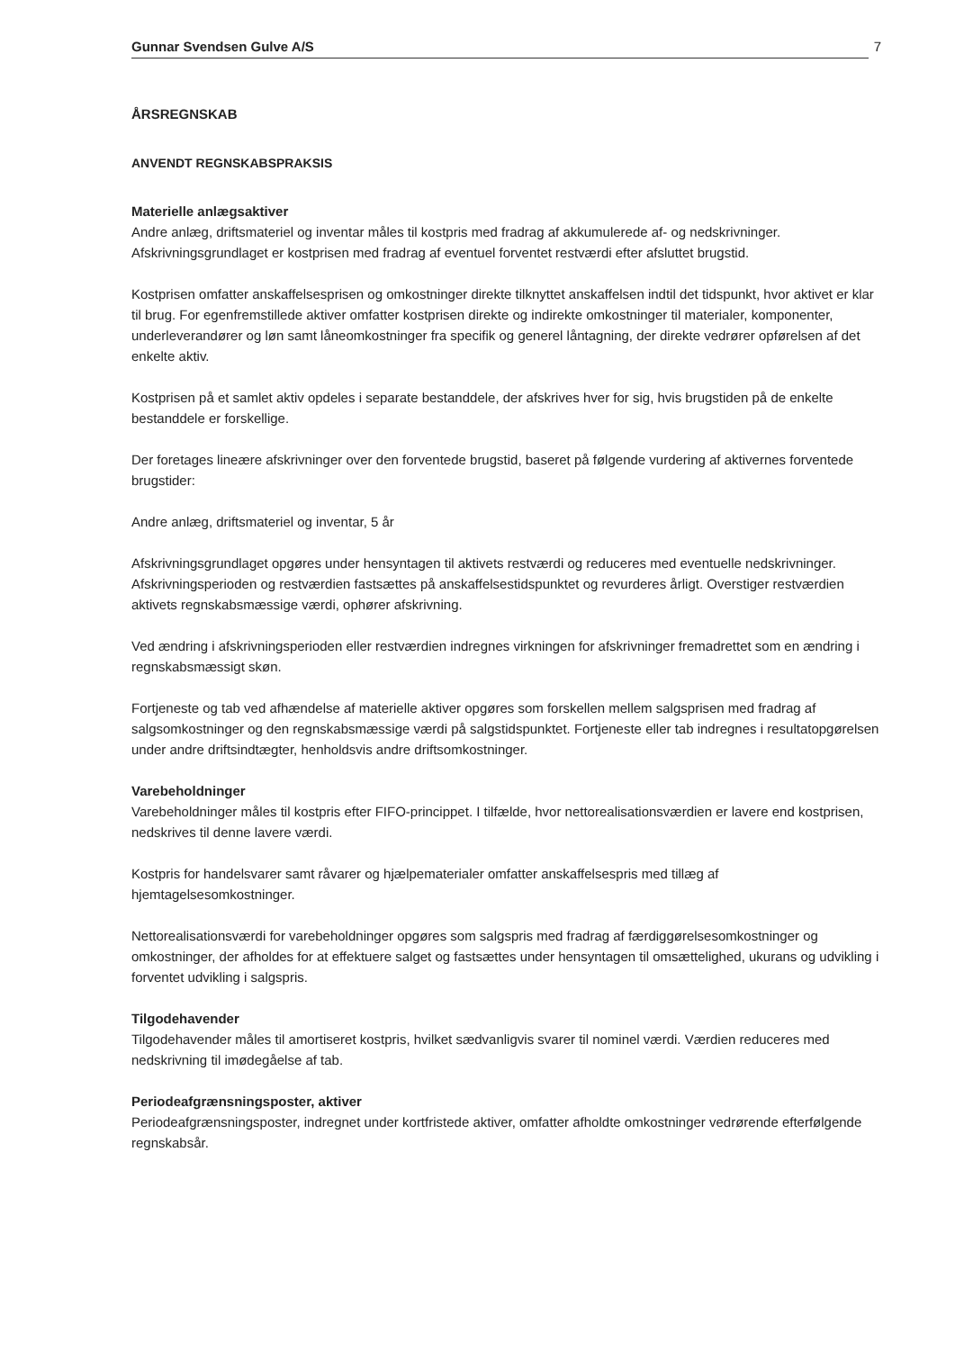Gunnar Svendsen Gulve A/S 7
ÅRSREGNSKAB
ANVENDT REGNSKABSPRAKSIS
Materielle anlægsaktiver
Andre anlæg, driftsmateriel og inventar måles til kostpris med fradrag af akkumulerede af- og nedskrivninger. Afskrivningsgrundlaget er kostprisen med fradrag af eventuel forventet restværdi efter afsluttet brugstid.
Kostprisen omfatter anskaffelsesprisen og omkostninger direkte tilknyttet anskaffelsen indtil det tidspunkt, hvor aktivet er klar til brug. For egenfremstillede aktiver omfatter kostprisen direkte og indirekte omkostninger til materialer, komponenter, underleverandører og løn samt låneomkostninger fra specifik og generel låntagning, der direkte vedrører opførelsen af det enkelte aktiv.
Kostprisen på et samlet aktiv opdeles i separate bestanddele, der afskrives hver for sig, hvis brugstiden på de enkelte bestanddele er forskellige.
Der foretages lineære afskrivninger over den forventede brugstid, baseret på følgende vurdering af aktivernes forventede brugstider:
Andre anlæg, driftsmateriel og inventar, 5 år
Afskrivningsgrundlaget opgøres under hensyntagen til aktivets restværdi og reduceres med eventuelle nedskrivninger. Afskrivningsperioden og restværdien fastsættes på anskaffelsestidspunktet og revurderes årligt. Overstiger restværdien aktivets regnskabsmæssige værdi, ophører afskrivning.
Ved ændring i afskrivningsperioden eller restværdien indregnes virkningen for afskrivninger fremadrettet som en ændring i regnskabsmæssigt skøn.
Fortjeneste og tab ved afhændelse af materielle aktiver opgøres som forskellen mellem salgsprisen med fradrag af salgsomkostninger og den regnskabsmæssige værdi på salgstidspunktet. Fortjeneste eller tab indregnes i resultatopgørelsen under andre driftsindtægter, henholdsvis andre driftsomkostninger.
Varebeholdninger
Varebeholdninger måles til kostpris efter FIFO-princippet. I tilfælde, hvor nettorealisationsværdien er lavere end kostprisen, nedskrives til denne lavere værdi.
Kostpris for handelsvarer samt råvarer og hjælpematerialer omfatter anskaffelsespris med tillæg af hjemtagelsesomkostninger.
Nettorealisationsværdi for varebeholdninger opgøres som salgspris med fradrag af færdiggørelsesomkostninger og omkostninger, der afholdes for at effektuere salget og fastsættes under hensyntagen til omsættelighed, ukurans og udvikling i forventet udvikling i salgspris.
Tilgodehavender
Tilgodehavender måles til amortiseret kostpris, hvilket sædvanligvis svarer til nominel værdi. Værdien reduceres med nedskrivning til imødegåelse af tab.
Periodeafgrænsningsposter, aktiver
Periodeafgrænsningsposter, indregnet under kortfristede aktiver, omfatter afholdte omkostninger vedrørende efterfølgende regnskabsår.